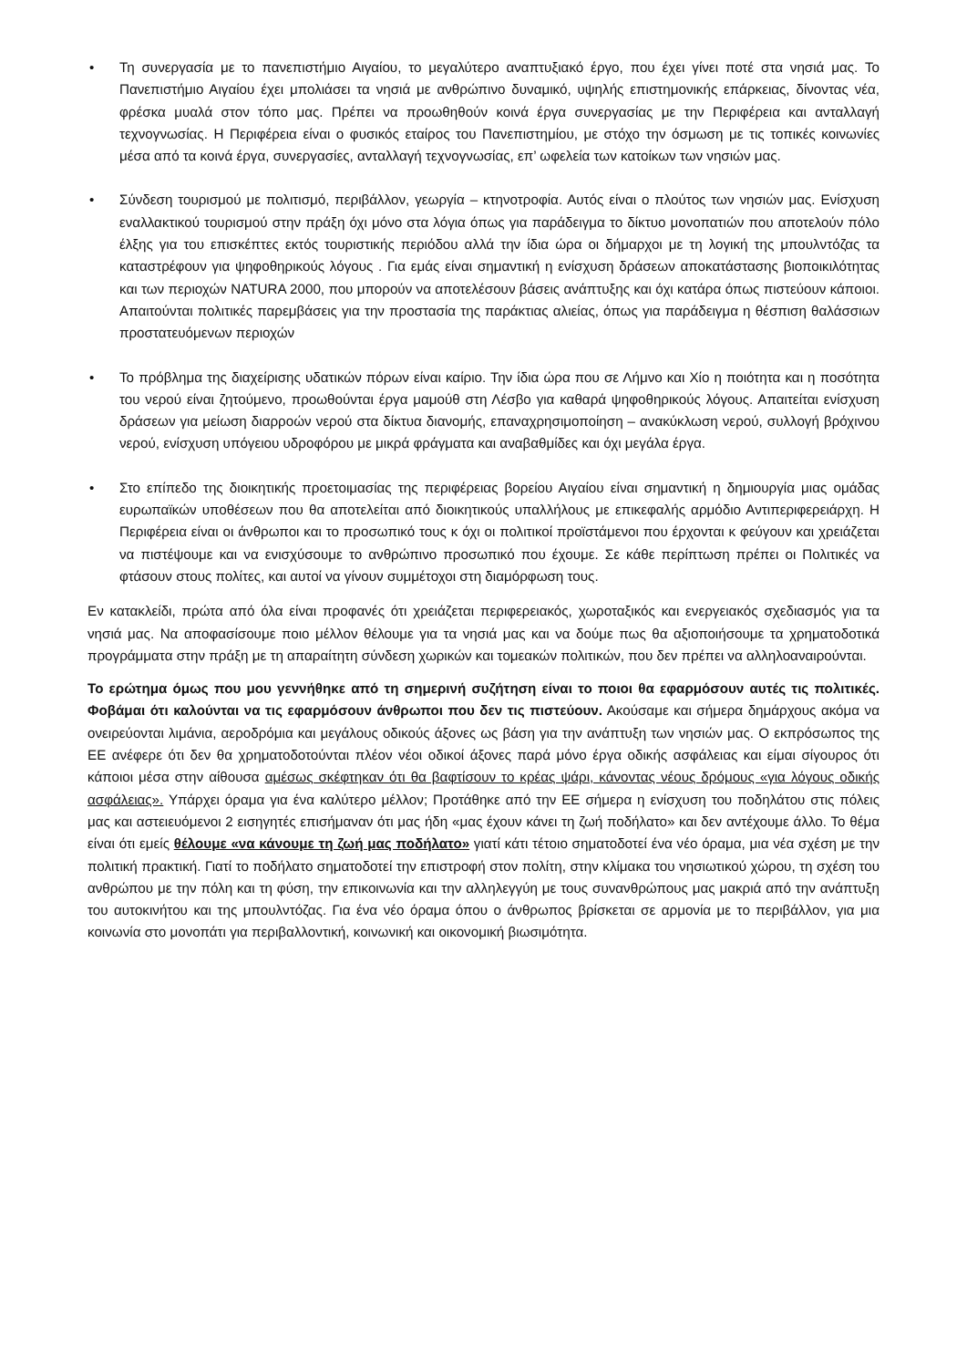• Τη συνεργασία με το πανεπιστήμιο Αιγαίου, το μεγαλύτερο αναπτυξιακό έργο, που έχει γίνει ποτέ στα νησιά μας. Το Πανεπιστήμιο Αιγαίου έχει μπολιάσει τα νησιά με ανθρώπινο δυναμικό, υψηλής επιστημονικής επάρκειας, δίνοντας νέα, φρέσκα μυαλά στον τόπο μας. Πρέπει να προωθηθούν κοινά έργα συνεργασίας με την Περιφέρεια και ανταλλαγή τεχνογνωσίας. Η Περιφέρεια είναι ο φυσικός εταίρος του Πανεπιστημίου, με στόχο την όσμωση με τις τοπικές κοινωνίες μέσα από τα κοινά έργα, συνεργασίες, ανταλλαγή τεχνογνωσίας, επ’ ωφελεία των κατοίκων των νησιών μας.
• Σύνδεση τουρισμού με πολιτισμό, περιβάλλον, γεωργία – κτηνοτροφία. Αυτός είναι ο πλούτος των νησιών μας. Ενίσχυση εναλλακτικού τουρισμού στην πράξη όχι μόνο στα λόγια όπως για παράδειγμα το δίκτυο μονοπατιών που αποτελούν πόλο έλξης για του επισκέπτες εκτός τουριστικής περιόδου αλλά την ίδια ώρα οι δήμαρχοι με τη λογική της μπουλντόζας τα καταστρέφουν για ψηφοθηρικούς λόγους . Για εμάς είναι σημαντική η ενίσχυση δράσεων αποκατάστασης βιοποικιλότητας και των περιοχών NATURA 2000, που μπορούν να αποτελέσουν βάσεις ανάπτυξης και όχι κατάρα όπως πιστεύουν κάποιοι. Απαιτούνται πολιτικές παρεμβάσεις για την προστασία της παράκτιας αλιείας, όπως για παράδειγμα η θέσπιση θαλάσσιων προστατευόμενων περιοχών
• Το πρόβλημα της διαχείρισης υδατικών πόρων είναι καίριο. Την ίδια ώρα που σε Λήμνο και Χίο η ποιότητα και η ποσότητα του νερού είναι ζητούμενο, προωθούνται έργα μαμούθ στη Λέσβο για καθαρά ψηφοθηρικούς λόγους. Απαιτείται ενίσχυση δράσεων για μείωση διαρροών νερού στα δίκτυα διανομής, επαναχρησιμοποίηση – ανακύκλωση νερού, συλλογή βρόχινου νερού, ενίσχυση υπόγειου υδροφόρου με μικρά φράγματα και αναβαθμίδες και όχι μεγάλα έργα.
• Στο επίπεδο της διοικητικής προετοιμασίας της περιφέρειας βορείου Αιγαίου είναι σημαντική η δημιουργία μιας ομάδας ευρωπαϊκών υποθέσεων που θα αποτελείται από διοικητικούς υπαλλήλους με επικεφαλής αρμόδιο Αντιπεριφερειάρχη. Η Περιφέρεια είναι οι άνθρωποι και το προσωπικό τους κ όχι οι πολιτικοί προϊστάμενοι που έρχονται κ φεύγουν και χρειάζεται να πιστέψουμε και να ενισχύσουμε το ανθρώπινο προσωπικό που έχουμε. Σε κάθε περίπτωση πρέπει οι Πολιτικές να φτάσουν στους πολίτες, και αυτοί να γίνουν συμμέτοχοι στη διαμόρφωση τους.
Εν κατακλείδι, πρώτα από όλα είναι προφανές ότι χρειάζεται περιφερειακός, χωροταξικός και ενεργειακός σχεδιασμός για τα νησιά μας. Να αποφασίσουμε ποιο μέλλον θέλουμε για τα νησιά μας και να δούμε πως θα αξιοποιήσουμε τα χρηματοδοτικά προγράμματα στην πράξη με τη απαραίτητη σύνδεση χωρικών και τομεακών πολιτικών, που δεν πρέπει να αλληλοαναιρούνται.
Το ερώτημα όμως που μου γεννήθηκε από τη σημερινή συζήτηση είναι το ποιοι θα εφαρμόσουν αυτές τις πολιτικές. Φοβάμαι ότι καλούνται να τις εφαρμόσουν άνθρωποι που δεν τις πιστεύουν. Ακούσαμε και σήμερα δημάρχους ακόμα να ονειρεύονται λιμάνια, αεροδρόμια και μεγάλους οδικούς άξονες ως βάση για την ανάπτυξη των νησιών μας. Ο εκπρόσωπος της ΕΕ ανέφερε ότι δεν θα χρηματοδοτούνται πλέον νέοι οδικοί άξονες παρά μόνο έργα οδικής ασφάλειας και είμαι σίγουρος ότι κάποιοι μέσα στην αίθουσα αμέσως σκέφτηκαν ότι θα βαφτίσουν το κρέας ψάρι, κάνοντας νέους δρόμους «για λόγους οδικής ασφάλειας». Υπάρχει όραμα για ένα καλύτερο μέλλον; Προτάθηκε από την ΕΕ σήμερα η ενίσχυση του ποδηλάτου στις πόλεις μας και αστειευόμενοι 2 εισηγητές επισήμαναν ότι μας ήδη «μας έχουν κάνει τη ζωή ποδήλατο» και δεν αντέχουμε άλλο. Το θέμα είναι ότι εμείς θέλουμε «να κάνουμε τη ζωή μας ποδήλατο» γιατί κάτι τέτοιο σηματοδοτεί ένα νέο όραμα, μια νέα σχέση με την πολιτική πρακτική. Γιατί το ποδήλατο σηματοδοτεί την επιστροφή στον πολίτη, στην κλίμακα του νησιωτικού χώρου, τη σχέση του ανθρώπου με την πόλη και τη φύση, την επικοινωνία και την αλληλεγγύη με τους συνανθρώπους μας μακριά από την ανάπτυξη του αυτοκινήτου και της μπουλντόζας. Για ένα νέο όραμα όπου ο άνθρωπος βρίσκεται σε αρμονία με το περιβάλλον, για μια κοινωνία στο μονοπάτι για περιβαλλοντική, κοινωνική και οικονομική βιωσιμότητα.